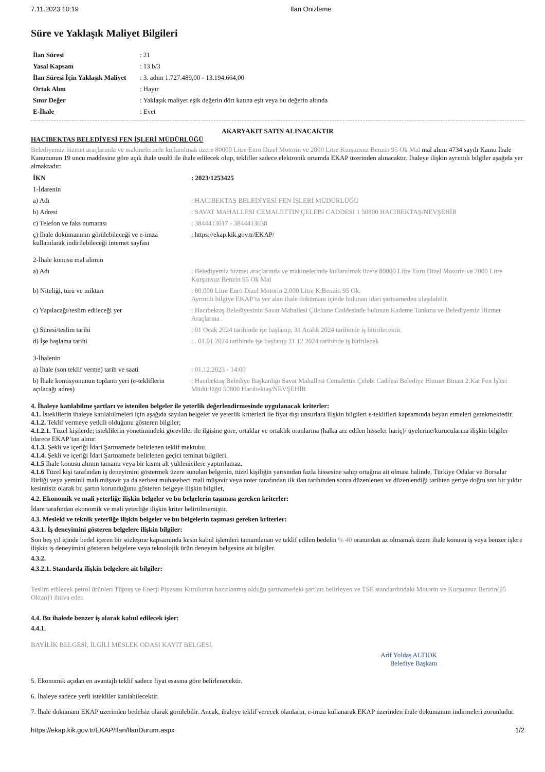7.11.2023 10:19 Ilan Onizleme
Süre ve Yaklaşık Maliyet Bilgileri
| İlan Süresi | : 21 |
| Yasal Kapsam | : 13 b/3 |
| İlan Süresi İçin Yaklaşık Maliyet | : 3. adım 1.727.489,00 - 13.194.664,00 |
| Ortak Alım | : Hayır |
| Sınır Değer | : Yaklaşık maliyet eşik değerin dört katına eşit veya bu değerin altında |
| E-İhale | : Evet |
AKARYAKIT SATIN ALINACAKTIR
HACIBEKTAŞ BELEDİYESİ FEN İŞLERİ MÜDÜRLÜĞÜ
Belediyemiz hizmet araçlarında ve makinelerinde kullanılmak üzere 80000 Litre Euro Dizel Motorin ve 2000 Litre Kurşunsuz Benzin 95 Ok Mal mal alımı 4734 sayılı Kamu İhale Kanununun 19 uncu maddesine göre açık ihale usulü ile ihale edilecek olup, teklifler sadece elektronik ortamda EKAP üzerinden alınacaktır. İhaleye ilişkin ayrıntılı bilgiler aşağıda yer almaktadır:
| İKN | : 2023/1253425 |
| 1-İdarenin | |
| a) Adı | : HACIBEKTAŞ BELEDİYESİ FEN İŞLERİ MÜDÜRLÜĞÜ |
| b) Adresi | : SAVAT MAHALLESI CEMALETTIN ÇELEBI CADDESI 1 50800 HACIBEKTAŞ/NEVŞEHİR |
| c) Telefon ve faks numarası | : 3844413017 - 3844413638 |
| ç) İhale dokümanının görülebileceği ve e-imza kullanılarak indirilebileceği internet sayfası | : https://ekap.kik.gov.tr/EKAP/ |
| 2-İhale konusu mal alımın | |
| a) Adı | : Belediyemiz hizmet araçlarında ve makinelerinde kullanılmak üzere 80000 Litre Euro Dizel Motorin ve 2000 Litre Kurşunsuz Benzin 95 Ok Mal |
| b) Niteliği, türü ve miktarı | : 80.000 Litre Euro Dizel Motorin 2.000 Litre K.Benzin 95 Ok. Ayrıntılı bilgiye EKAP’ta yer alan ihale dokümanı içinde bulunan idari şartnameden ulaşılabilir. |
| c) Yapılacağı/teslim edileceği yer | : Hacıbektaş Belediyesinin Savat Mahallesi Çilehane Caddesinde bulunan Kademe Tankına ve Belediyemiz Hizmet Araçlarına . |
| ç) Süresi/teslim tarihi | : 01 Ocak 2024 tarihinde işe başlanıp, 31 Aralık 2024 tarihinde iş bitirilecektir. |
| d) İşe başlama tarihi | : . 01.01.2024 tarihinde işe başlanıp 31.12.2024 tarihinde iş bitirilecek |
| 3-İhalenin | |
| a) İhale (son teklif verme) tarih ve saati | : 01.12.2023 - 14:00 |
| b) İhale komisyonunun toplantı yeri (e-tekliflerin açılacağı adres) | : Hacıbektaş Belediye Başkanlığı Savat Mahallesi Cemalettin Çelebi Caddesi Belediye Hizmet Binası 2.Kat Fen İşleri Müdürlüğü 50800 Hacıbektaş/NEVŞEHİR |
4. İhaleye katılabilme şartları ve istenilen belgeler ile yeterlik değerlendirmesinde uygulanacak kriterler:
4.1. İsteklilerin ihaleye katılabilmeleri için aşağıda sayılan belgeler ve yeterlik kriterleri ile fiyat dışı unsurlara ilişkin bilgileri e-teklifleri kapsamında beyan etmeleri gerekmektedir.
4.1.2. Teklif vermeye yetkili olduğunu gösteren bilgiler;
4.1.2.1. Tüzel kişilerde; isteklilerin yönetimindeki görevliler ile ilgisine göre, ortaklar ve ortaklık oranlarına (halka arz edilen hisseler hariç)/ üyelerine/kurucularına ilişkin bilgiler idarece EKAP’tan alınır.
4.1.3. Şekli ve içeriği İdari Şartnamede belirlenen teklif mektubu.
4.1.4. Şekli ve içeriği İdari Şartnamede belirlenen geçici teminat bilgileri.
4.1.5 İhale konusu alımın tamamı veya bir kısmı alt yüklenicilere yaptırılamaz.
4.1.6 Tüzel kişi tarafından iş deneyimini göstermek üzere sunulan belgenin, tüzel kişiliğin yarısından fazla hissesine sahip ortağına ait olması halinde, Türkiye Odalar ve Borsalar Birliği veya yeminli mali müşavir ya da serbest muhasebeci mali müşavir veya noter tarafından ilk ilan tarihinden sonra düzenlenen ve düzenlendiği tarihten geriye doğru son bir yıldır kesintisiz olarak bu şartın korunduğunu gösteren belgeye ilişkin bilgiler,
4.2. Ekonomik ve mali yeterliğe ilişkin belgeler ve bu belgelerin taşıması gereken kriterler:
İdare tarafından ekonomik ve mali yeterliğe ilişkin kriter belirtilmemiştir.
4.3. Mesleki ve teknik yeterliğe ilişkin belgeler ve bu belgelerin taşıması gereken kriterler:
4.3.1. İş deneyimini gösteren belgelere ilişkin bilgiler:
Son beş yıl içinde bedel içeren bir sözleşme kapsamında kesin kabul işlemleri tamamlanan ve teklif edilen bedelin % 40 oranından az olmamak üzere ihale konusu iş veya benzer işlere ilişkin iş deneyimini gösteren belgelere veya teknolojik ürün deneyim belgesine ait bilgiler.
4.3.2.
4.3.2.1. Standarda ilişkin belgelere ait bilgiler:
Teslim edilecek petrol ürünleri Tüpraş ve Enerji Piyasası Kurulunun hazırlanmış olduğu şartnamedeki şartları belirleyen ve TSE standardındaki Motorin ve Kurşunsuz Benzin(95 Oktan)'i ihtiva eder.
4.4. Bu ihalede benzer iş olarak kabul edilecek işler:
4.4.1.
BAYİLİK BELGESİ, İLGİLİ MESLEK ODASI KAYIT BELGESİ.
Arif Yoldaş ALTIOK
Belediye Başkanı
5. Ekonomik açıdan en avantajlı teklif sadece fiyat esasına göre belirlenecektir.
6. İhaleye sadece yerli istekliler katılabilecektir.
7. İhale dokümanı EKAP üzerinden bedelsiz olarak görülebilir. Ancak, ihaleye teklif verecek olanların, e-imza kullanarak EKAP üzerinden ihale dokümanını indirmeleri zorunludur.
https://ekap.kik.gov.tr/EKAP/Ilan/IlanDurum.aspx 1/2